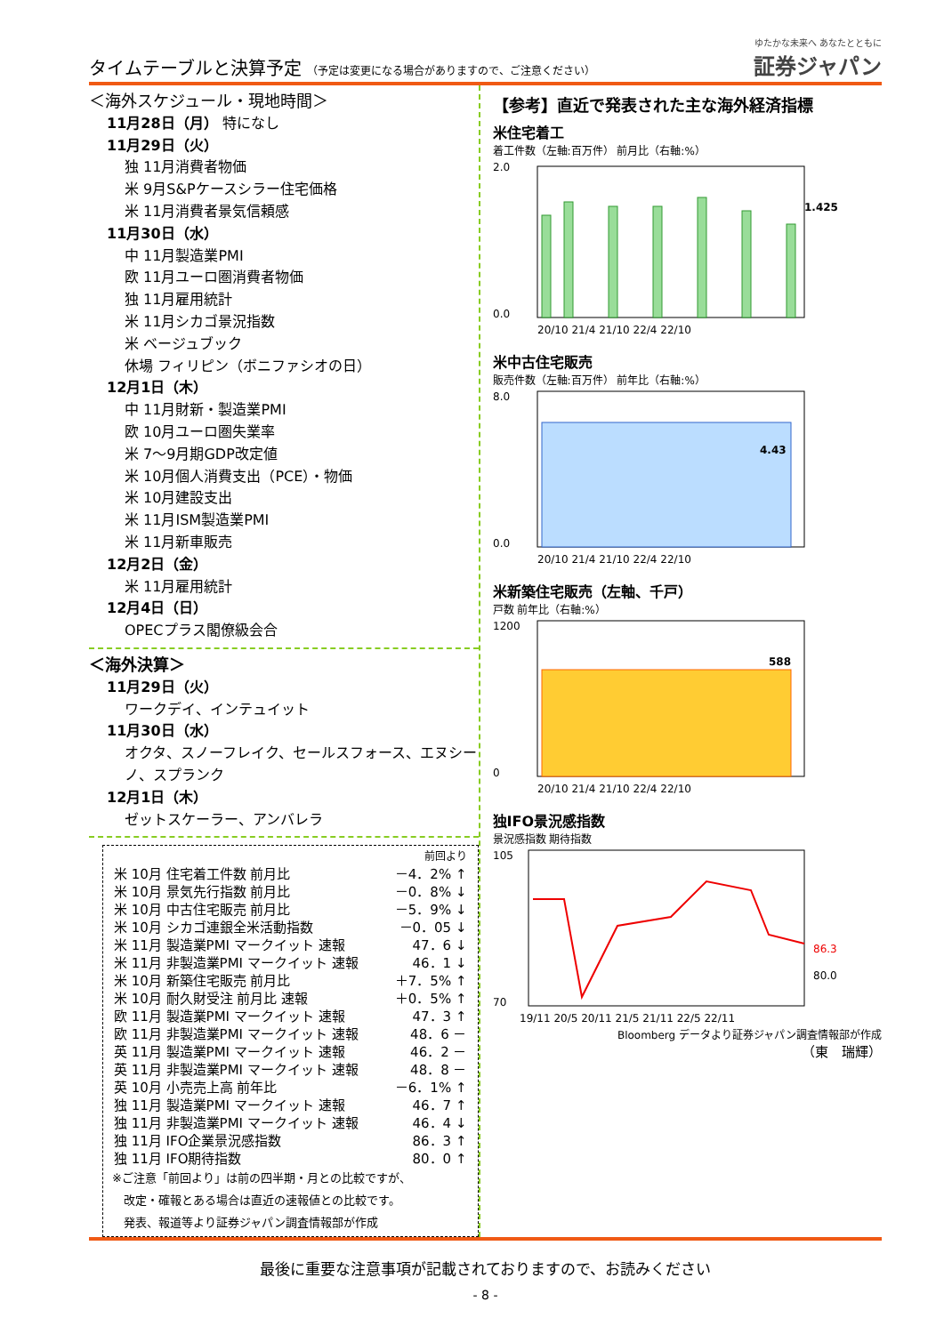タイムテーブルと決算予定 （予定は変更になる場合がありますので、ご注意ください）
ゆたかな未来へ あなたとともに
証券ジャパン
＜海外スケジュール・現地時間＞
11月28日（月） 特になし
11月29日（火）
独 11月消費者物価
米 9月S&Pケースシラー住宅価格
米 11月消費者景気信頼感
11月30日（水）
中 11月製造業PMI
欧 11月ユーロ圏消費者物価
独 11月雇用統計
米 11月シカゴ景況指数
米 ベージュブック
休場 フィリピン（ボニファシオの日）
12月1日（木）
中 11月財新・製造業PMI
欧 10月ユーロ圏失業率
米 7～9月期GDP改定値
米 10月個人消費支出（PCE）・物価
米 10月建設支出
米 11月ISM製造業PMI
米 11月新車販売
12月2日（金）
米 11月雇用統計
12月4日（日）
OPECプラス閣僚級会合
＜海外決算＞
11月29日（火）
ワークデイ、インテュイット
11月30日（水）
オクタ、スノーフレイク、セールスフォース、エヌシーノ、スプランク
12月1日（木）
ゼットスケーラー、アンバレラ
| | 前回より |
| 米 10月 住宅着工件数 前月比 | －4．2% ↑ |
| 米 10月 景気先行指数 前月比 | －0．8% ↓ |
| 米 10月 中古住宅販売 前月比 | －5．9% ↓ |
| 米 10月 シカゴ連銀全米活動指数 | －0．05 ↓ |
| 米 11月 製造業PMI マークイット 速報 | 47．6 ↓ |
| 米 11月 非製造業PMI マークイット 速報 | 46．1 ↓ |
| 米 10月 新築住宅販売 前月比 | ＋7．5% ↑ |
| 米 10月 耐久財受注 前月比 速報 | ＋0．5% ↑ |
| 欧 11月 製造業PMI マークイット 速報 | 47．3 ↑ |
| 欧 11月 非製造業PMI マークイット 速報 | 48．6 － |
| 英 11月 製造業PMI マークイット 速報 | 46．2 － |
| 英 11月 非製造業PMI マークイット 速報 | 48．8 － |
| 英 10月 小売売上高 前年比 | －6．1% ↑ |
| 独 11月 製造業PMI マークイット 速報 | 46．7 ↑ |
| 独 11月 非製造業PMI マークイット 速報 | 46．4 ↓ |
| 独 11月 IFO企業景況感指数 | 86．3 ↑ |
| 独 11月 IFO期待指数 | 80．0 ↑ |
※ご注意「前回より」は前の四半期・月との比較ですが、
　改定・確報とある場合は直近の速報値との比較です。
　発表、報道等より証券ジャパン調査情報部が作成
【参考】直近で発表された主な海外経済指標
米住宅着工
着工件数（左軸:百万件） 前月比（右軸:%）
2.0
0.0
1.425
20/10 21/4 21/10 22/4 22/10
米中古住宅販売
販売件数（左軸:百万件） 前年比（右軸:%）
8.0
0.0
4.43
20/10 21/4 21/10 22/4 22/10
米新築住宅販売（左軸、千戸）
戸数 前年比（右軸:%）
1200
0
588
20/10 21/4 21/10 22/4 22/10
独IFO景況感指数
景況感指数 期待指数
86.3
80.0
105
70
19/11 20/5 20/11 21/5 21/11 22/5 22/11
Bloomberg データより証券ジャパン調査情報部が作成
（東　瑞輝）
最後に重要な注意事項が記載されておりますので、お読みください
- 8 -